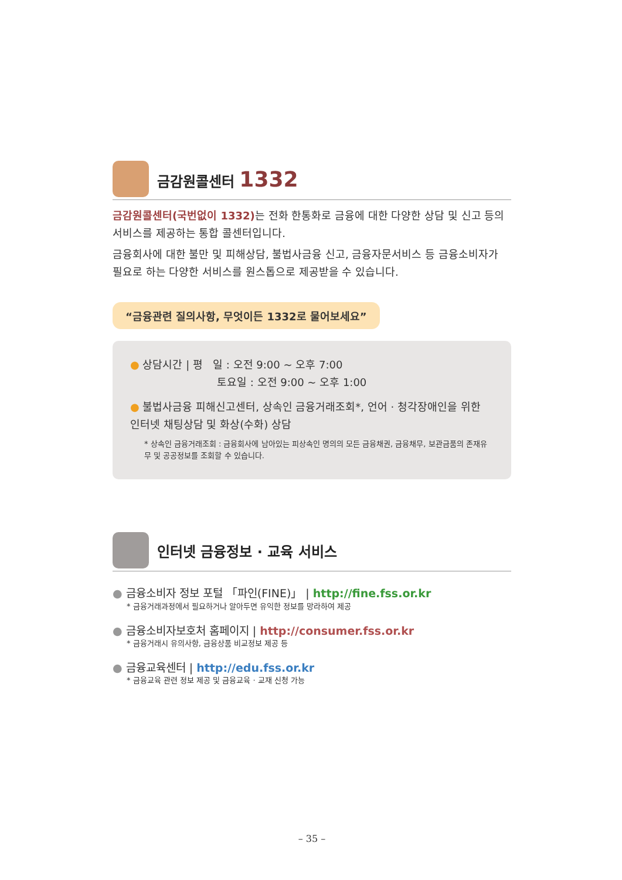금감원콜센터 1332
금감원콜센터(국번없이 1332) 는 전화 한통화로 금융에 대한 다양한 상담 및 신고 등의 서비스를 제공하는 통합 콜센터입니다.
금융회사에 대한 불만 및 피해상담, 불법사금융 신고, 금융자문서비스 등 금융소비자가 필요로 하는 다양한 서비스를 원스톱으로 제공받을 수 있습니다.
“금융관련 질의사항, 무엇이든 1332로 물어보세요”
● 상담시간 | 평 일 : 오전 9:00 ~ 오후 7:00
토요일 : 오전 9:00 ~ 오후 1:00
● 불법사금융 피해신고센터, 상속인 금융거래조회*, 언어 · 청각장애인을 위한 인터넷 채팅상담 및 화상(수화) 상담
* 상속인 금융거래조회 : 금융회사에 남아있는 피상속인 명의의 모든 금융채권, 금융채무, 보관금품의 존재유무 및 공공정보를 조회할 수 있습니다.
인터넷 금융정보 · 교육 서비스
● 금융소비자 정보 포털 「파인(FINE)」 | http://fine.fss.or.kr
* 금융거래과정에서 필요하거나 알아두면 유익한 정보를 망라하여 제공
● 금융소비자보호처 홈페이지 | http://consumer.fss.or.kr
* 금융거래시 유의사항, 금융상품 비교정보 제공 등
● 금융교육센터 | http://edu.fss.or.kr
* 금융교육 관련 정보 제공 및 금융교육 · 교재 신청 가능
– 35 –